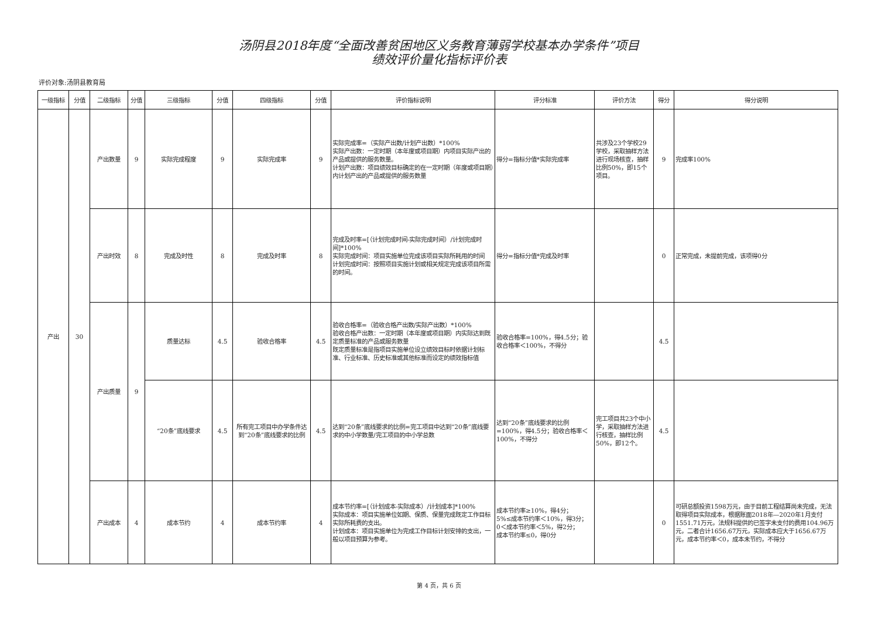汤阴县2018年度“全面改善贫困地区义务教育薄弱学校基本办学条件”项目
绩效评价量化指标评价表
评价对象:汤阴县教育局
| 一级指标 | 分值 | 二级指标 | 分值 | 三级指标 | 分值 | 四级指标 | 分值 | 评价指标说明 | 评分标准 | 评价方法 | 得分 | 得分说明 |
| --- | --- | --- | --- | --- | --- | --- | --- | --- | --- | --- | --- | --- |
| 产出 | 30 | 产出数量 | 9 | 实际完成程度 | 9 | 实际完成率 | 9 | 实际完成率=（实际产出数/计划产出数）*100% 实际产出数：一定时期（本年度或项目期）内项目实际产出的产品或提供的服务数量。 计划产出数：项目绩效目标确定的在一定时期（年度或项目期）内计划产出的产品或提供的服务数量 | 得分=指标分值*实际完成率 | 共涉及23个学校29学校，采取抽样方法进行现场核查，抽样比例50%，即15个项目。 | 9 | 完成率100% |
| | | 产出时效 | 8 | 完成及时性 | 8 | 完成及时率 | 8 | 完成及时率=[（计划完成时间-实际完成时间）/计划完成时间]*100% 实际完成时间：项目实施单位完成该项目实际所耗用的时间 计划完成时间：按照项目实施计划或相关规定完成该项目所需的时间。 | 得分=指标分值*完成及时率 | | 0 | 正常完成，未提前完成，该项得0分 |
| | | 产出质量 | 9 | 质量达标 | 4.5 | 验收合格率 | 4.5 | 验收合格率=（验收合格产出数/实际产出数）*100% 验收合格产出数：一定时期（本年度或项目期）内实际达到既定质量标准的产品或服务数量 既定质量标准是指项目实施单位设立绩效目标时依据计划标准、行业标准、历史标准或其他标准而设定的绩效指标值 | 验收合格率=100%，得4.5分；验收合格率＜100%，不得分 | | 4.5 | |
| | | | | “20条”底线要求 | 4.5 | 所有完工项目中办学条件达到“20条”底线要求的比例 | 4.5 | 达到“20条”底线要求的比例=完工项目中达到“20条”底线要求的中小学数量/完工项目的中小学总数 | 达到“20条”底线要求的比例=100%，得4.5分；验收合格率＜100%，不得分 | 完工项目共23个中小学，采取抽样方法进行核查，抽样比例50%，即12个。 | 4.5 | |
| | | 产出成本 | 4 | 成本节约 | 4 | 成本节约率 | 4 | 成本节约率=[（计划成本-实际成本）/计划成本]*100% 实际成本：项目实施单位如期、保质、保量完成既定工作目标实际所耗费的支出。 计划成本：项目实施单位为完成工作目标计划安排的支出，一般以项目预算为参考。 | 成本节约率≥10%，得4分； 5%≤成本节约率＜10%，得3分； 0＜成本节约率＜5%，得2分； 成本节约率≤0，得0分 | | 0 | 可研总额投资1598万元，由于目前工程结算尚未完成，无法取得项目实际成本，根据账面2018年—2020年1月支付1551.71万元，法规科提供的已签字未支付的费用104.96万元，二者合计1656.67万元，实际成本应大于1656.67万元，成本节约率＜0，成本未节约，不得分 |
第 4 页，共 6 页